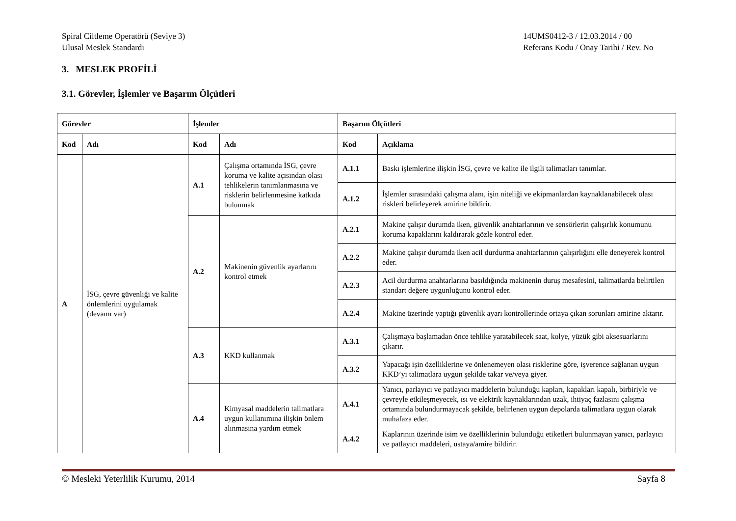Spiral Ciltleme Operatörü (Seviye 3)
Ulusal Meslek Standardı
14UMS0412-3 / 12.03.2014 / 00
Referans Kodu / Onay Tarihi / Rev. No
3. MESLEK PROFİLİ
3.1. Görevler, İşlemler ve Başarım Ölçütleri
| Görevler | | İşlemler | | Başarım Ölçütleri | |
| --- | --- | --- | --- | --- | --- |
| Kod | Adı | Kod | Adı | Kod | Açıklama |
| A | İSG, çevre güvenliği ve kalite önlemlerini uygulamak (devamı var) | A.1 | Çalışma ortamında İSG, çevre koruma ve kalite açısından olası tehlikelerin tanımlanmasına ve risklerin belirlenmesine katkıda bulunmak | A.1.1 | Baskı işlemlerine ilişkin İSG, çevre ve kalite ile ilgili talimatları tanımlar. |
| | | | | A.1.2 | İşlemler sırasındaki çalışma alanı, işin niteliği ve ekipmanlardan kaynaklanabilecek olası riskleri belirleyerek amirine bildirir. |
| | | A.2 | Makinenin güvenlik ayarlarını kontrol etmek | A.2.1 | Makine çalışır durumda iken, güvenlik anahtarlarının ve sensörlerin çalışırlık konumunu koruma kapaklarını kaldırarak gözle kontrol eder. |
| | | | | A.2.2 | Makine çalışır durumda iken acil durdurma anahtarlarının çalışırlığını elle deneyerek kontrol eder. |
| | | | | A.2.3 | Acil durdurma anahtarlarına basıldığında makinenin duruş mesafesini, talimatlarda belirtilen standart değere uygunluğunu kontrol eder. |
| | | | | A.2.4 | Makine üzerinde yaptığı güvenlik ayarı kontrollerinde ortaya çıkan sorunları amirine aktarır. |
| | | A.3 | KKD kullanmak | A.3.1 | Çalışmaya başlamadan önce tehlike yaratabilecek saat, kolye, yüzük gibi aksesuarlarını çıkarır. |
| | | | | A.3.2 | Yapacağı işin özelliklerine ve önlenemeyen olası risklerine göre, işverence sağlanan uygun KKD’yi talimatlara uygun şekilde takar ve/veya giyer. |
| | | A.4 | Kimyasal maddelerin talimatlara uygun kullanımına ilişkin önlem alınmasına yardım etmek | A.4.1 | Yanıcı, parlayıcı ve patlayıcı maddelerin bulunduğu kapları, kapakları kapalı, birbiriyle ve çevreyle etkileşmeyecek, ısı ve elektrik kaynaklarından uzak, ihtiyaç fazlasını çalışma ortamında bulundurmayacak şekilde, belirlenen uygun depolarda talimatlara uygun olarak muhafaza eder. |
| | | | | A.4.2 | Kaplarının üzerinde isim ve özelliklerinin bulunduğu etiketleri bulunmayan yanıcı, parlayıcı ve patlayıcı maddeleri, ustaya/amire bildirir. |
© Mesleki Yeterlilik Kurumu, 2014 Sayfa 8